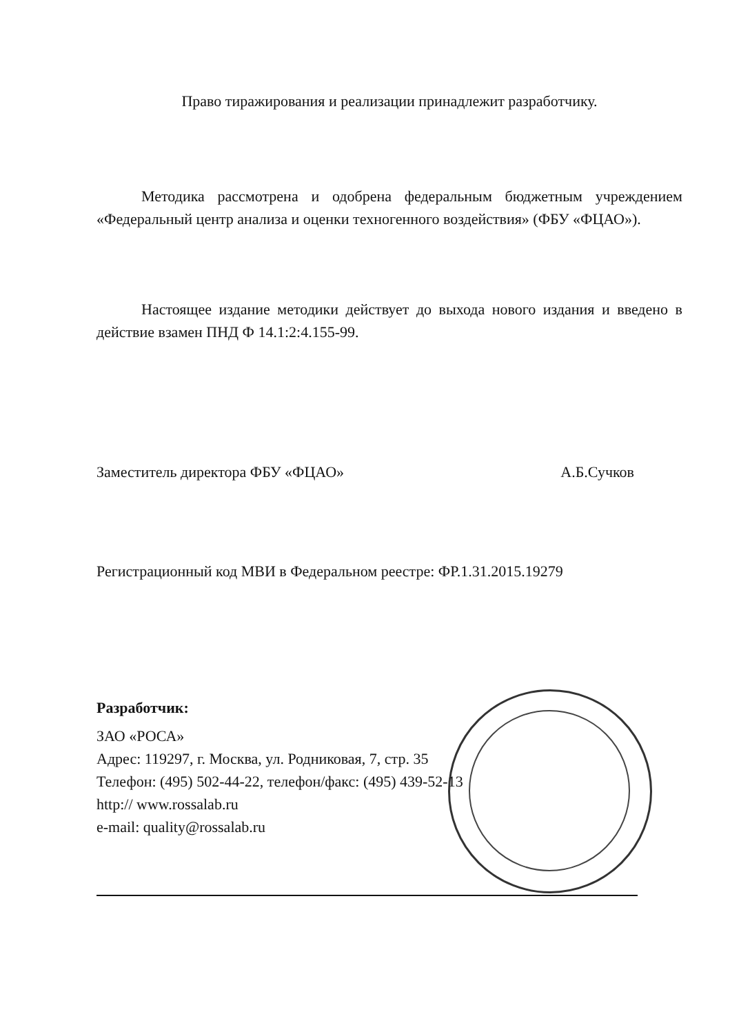Право тиражирования и реализации принадлежит разработчику.
Методика рассмотрена и одобрена федеральным бюджетным учреждением «Федеральный центр анализа и оценки техногенного воздействия» (ФБУ «ФЦАО»).
Настоящее издание методики действует до выхода нового издания и введено в действие взамен ПНД Ф 14.1:2:4.155-99.
Заместитель директора ФБУ «ФЦАО» А.Б.Сучков
Регистрационный код МВИ в Федеральном реестре: ФР.1.31.2015.19279
Разработчик:
ЗАО «РОСА»
Адрес: 119297, г. Москва, ул. Родниковая, 7, стр. 35
Телефон: (495) 502-44-22, телефон/факс: (495) 439-52-13
http:// www.rossalab.ru
e-mail: quality@rossalab.ru